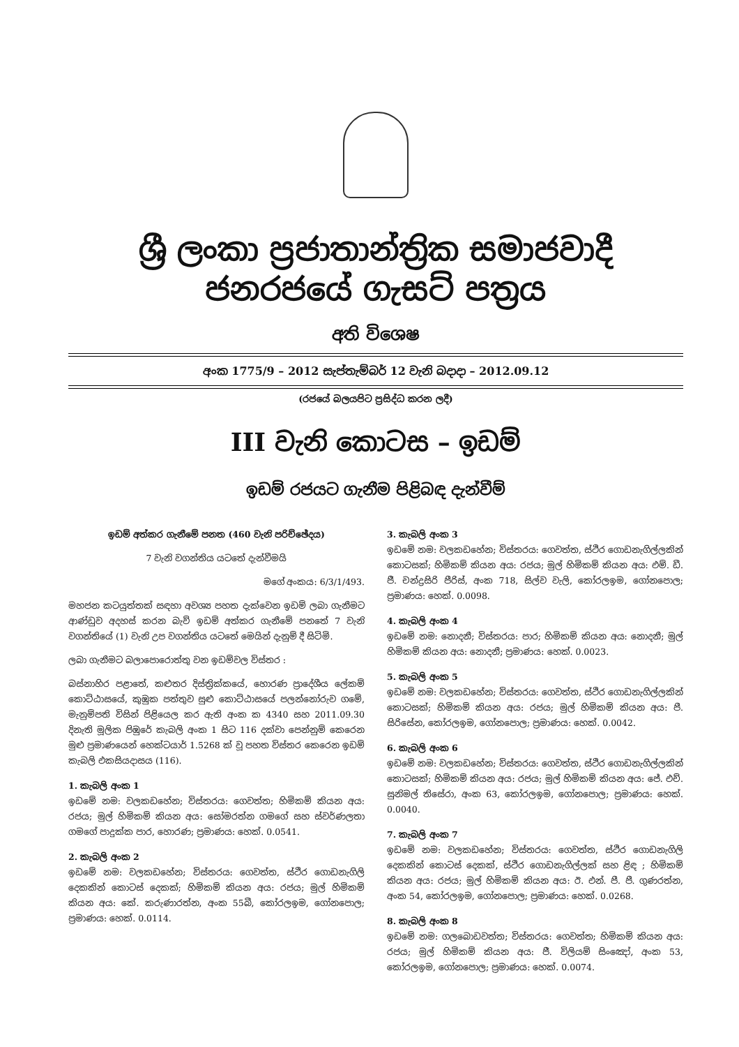ශ්‍රී ලංකා ප්‍රජාතාන්ත්‍රික සමාජවාදී ජනරජයේ ගැසට් පත්‍රය
අති විශෙෂ
අංක 1775/9 – 2012 සැප්තැම්බර් 12 වැනි බදාදා – 2012.09.12
(රජයේ බලයපිට ප්‍රසිද්ධ කරන ලදී)
III වැනි කොටස – ඉඩම්
ඉඩම් රජයට ගැනීම පිළිබඳ දැන්වීම්
ඉඩම් අත්කර ගැනීමේ පනත (460 වැනි පරිච්ඡේදය)
7 වැනි වගන්තිය යටතේ දැන්වීමයි
මගේ අංකය: 6/3/1/493.
මහජන කටයුත්තක් සඳහා අවශ්‍ය පහත දැක්වෙන ඉඩම් ලබා ගැනීමට ආණ්ඩුව අදහස් කරන බැව් ඉඩම් අත්කර ගැනීමේ පනතේ 7 වැනි වගන්තියේ (1) වැනි උප වගන්තිය යටතේ මෙයින් දැනුම් දී සිටිමි.
ලබා ගැනීමට බලාපොරොත්තු වන ඉඩම්වල විස්තර :
බස්නාහිර පළාතේ, කළුතර දිස්ත්‍රික්කයේ, හොරණ ප්‍රාදේශීය ලේකම් කොට්ඨාසයේ, කුඹුක පත්තුව සුළු කොට්ඨාසයේ පලන්නෝරුව ගමේ, මැනුම්පති විසින් පිළියෙල කර ඇති අංක ක 4340 සහ 2011.09.30 දිනැති මූලික පිඹුරේ කැබලි අංක 1 සිට 116 දක්වා පෙන්නුම් කෙරෙන මුළු ප්‍රමාණයෙන් හෙක්ටයාර් 1.5268 ක් වූ පහත විස්තර කෙරෙන ඉඩම් කැබලි එකසියදාසය (116).
1. කැබලි අංක 1
ඉඩමේ නම: වලකඩහේන; විස්තරය: ගෙවත්ත; හිමිකම් කියන අය: රජය; මුල් හිමිකම් කියන අය: සෝමරත්න ගමගේ සහ ස්වර්ණලතා ගමගේ පාදුක්ක පාර, හොරණ; ප්‍රමාණය: හෙක්. 0.0541.
2. කැබලි අංක 2
ඉඩමේ නම: වලකඩහේන; විස්තරය: ගෙවත්ත, ස්ථිර ගොඩනැගිලි දෙකකින් කොටස් දෙකක්; හිමිකම් කියන අය: රජය; මුල් හිමිකම් කියන අය: කේ. කරුණාරත්න, අංක 55බී, කෝරලඉම, ගෝනපොල; ප්‍රමාණය: හෙක්. 0.0114.
3. කැබලි අංක 3
ඉඩමේ නම: වලකඩහේන; විස්තරය: ගෙවත්ත, ස්ථිර ගොඩනැගිල්ලකින් කොටසක්; හිමිකම් කියන අය: රජය; මුල් හිමිකම් කියන අය: එම්. ඩී. ජී. චන්ද්‍රසිරි පීරිස්, අංක 718, සිල්ව වැලි, කෝරලඉම, ගෝනපොල; ප්‍රමාණය: හෙක්. 0.0098.
4. කැබලි අංක 4
ඉඩමේ නම: නොදනී; විස්තරය: පාර; හිමිකම් කියන අය: නොදනී; මුල් හිමිකම් කියන අය: නොදනී; ප්‍රමාණය: හෙක්. 0.0023.
5. කැබලි අංක 5
ඉඩමේ නම: වලකඩහේන; විස්තරය: ගෙවත්ත, ස්ථිර ගොඩනැගිල්ලකින් කොටසක්; හිමිකම් කියන අය: රජය; මුල් හිමිකම් කියන අය: පී. සිරිසේන, කෝරලඉම, ගෝනපොල; ප්‍රමාණය: හෙක්. 0.0042.
6. කැබලි අංක 6
ඉඩමේ නම: වලකඩහේන; විස්තරය: ගෙවත්ත, ස්ථිර ගොඩනැගිල්ලකින් කොටසක්; හිමිකම් කියන අය: රජය; මුල් හිමිකම් කියන අය: ජේ. එච්. සුනිමල් තිසේරා, අංක 63, කෝරලඉම, ගෝනපොල; ප්‍රමාණය: හෙක්. 0.0040.
7. කැබලි අංක 7
ඉඩමේ නම: වලකඩහේන; විස්තරය: ගෙවත්ත, ස්ථිර ගොඩනැගිලි දෙකකින් කොටස් දෙකක්, ස්ථිර ගොඩනැගිල්ලක් සහ ළිඳ ; හිමිකම් කියන අය: රජය; මුල් හිමිකම් කියන අය: ඊ. එන්. පී. පී. ගුණරත්න, අංක 54, කෝරලඉම, ගෝනපොල; ප්‍රමාණය: හෙක්. 0.0268.
8. කැබලි අංක 8
ඉඩමේ නම: ගලබොඩවත්ත; විස්තරය: ගෙවත්ත; හිමිකම් කියන අය: රජය; මුල් හිමිකම් කියන අය: ජී. විලියම් සිංඤෝ, අංක 53, කෝරලඉම, ගෝනපොල; ප්‍රමාණය: හෙක්. 0.0074.